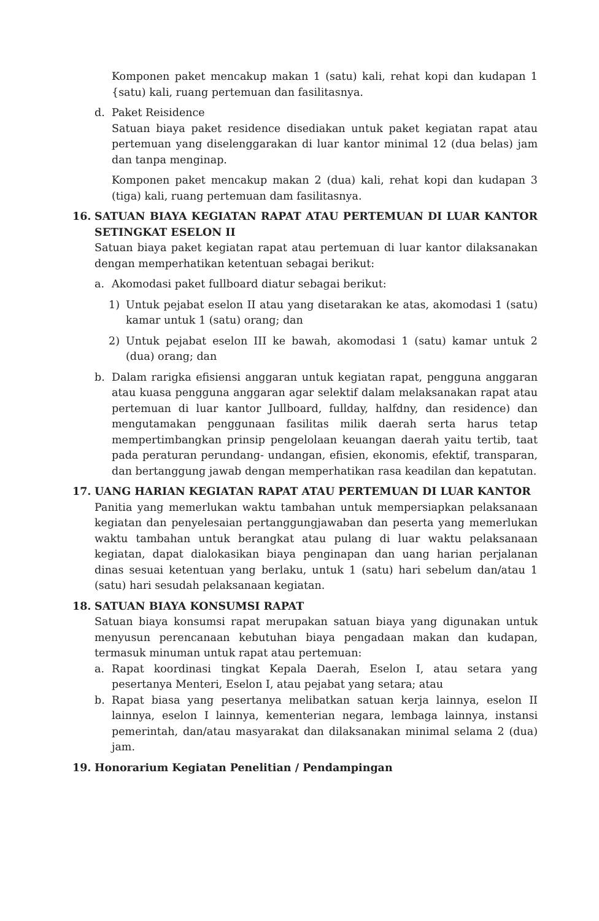Komponen paket mencakup makan 1 (satu) kali, rehat kopi dan kudapan 1 {satu) kali, ruang pertemuan dan fasilitasnya.
d. Paket Reisidence
Satuan biaya paket residence disediakan untuk paket kegiatan rapat atau pertemuan yang diselenggarakan di luar kantor minimal 12 (dua belas) jam dan tanpa menginap.
Komponen paket mencakup makan 2 (dua) kali, rehat kopi dan kudapan 3 (tiga) kali, ruang pertemuan dam fasilitasnya.
16. SATUAN BIAYA KEGIATAN RAPAT ATAU PERTEMUAN DI LUAR KANTOR SETINGKAT ESELON II
Satuan biaya paket kegiatan rapat atau pertemuan di luar kantor dilaksanakan dengan memperhatikan ketentuan sebagai berikut:
a. Akomodasi paket fullboard diatur sebagai berikut:
1) Untuk pejabat eselon II atau yang disetarakan ke atas, akomodasi 1 (satu) kamar untuk 1 (satu) orang; dan
2) Untuk pejabat eselon III ke bawah, akomodasi 1 (satu) kamar untuk 2 (dua) orang; dan
b. Dalam rarigka efisiensi anggaran untuk kegiatan rapat, pengguna anggaran atau kuasa pengguna anggaran agar selektif dalam melaksanakan rapat atau pertemuan di luar kantor Jullboard, fullday, halfdny, dan residence) dan mengutamakan penggunaan fasilitas milik daerah serta harus tetap mempertimbangkan prinsip pengelolaan keuangan daerah yaitu tertib, taat pada peraturan perundang- undangan, efisien, ekonomis, efektif, transparan, dan bertanggung jawab dengan memperhatikan rasa keadilan dan kepatutan.
17. UANG HARIAN KEGIATAN RAPAT ATAU PERTEMUAN DI LUAR KANTOR
Panitia yang memerlukan waktu tambahan untuk mempersiapkan pelaksanaan kegiatan dan penyelesaian pertanggungjawaban dan peserta yang memerlukan waktu tambahan untuk berangkat atau pulang di luar waktu pelaksanaan kegiatan, dapat dialokasikan biaya penginapan dan uang harian perjalanan dinas sesuai ketentuan yang berlaku, untuk 1 (satu) hari sebelum dan/atau 1 (satu) hari sesudah pelaksanaan kegiatan.
18. SATUAN BIAYA KONSUMSI RAPAT
Satuan biaya konsumsi rapat merupakan satuan biaya yang digunakan untuk menyusun perencanaan kebutuhan biaya pengadaan makan dan kudapan, termasuk minuman untuk rapat atau pertemuan:
a. Rapat koordinasi tingkat Kepala Daerah, Eselon I, atau setara yang pesertanya Menteri, Eselon I, atau pejabat yang setara; atau
b. Rapat biasa yang pesertanya melibatkan satuan kerja lainnya, eselon II lainnya, eselon I lainnya, kementerian negara, lembaga lainnya, instansi pemerintah, dan/atau masyarakat dan dilaksanakan minimal selama 2 (dua) jam.
19. Honorarium Kegiatan Penelitian / Pendampingan